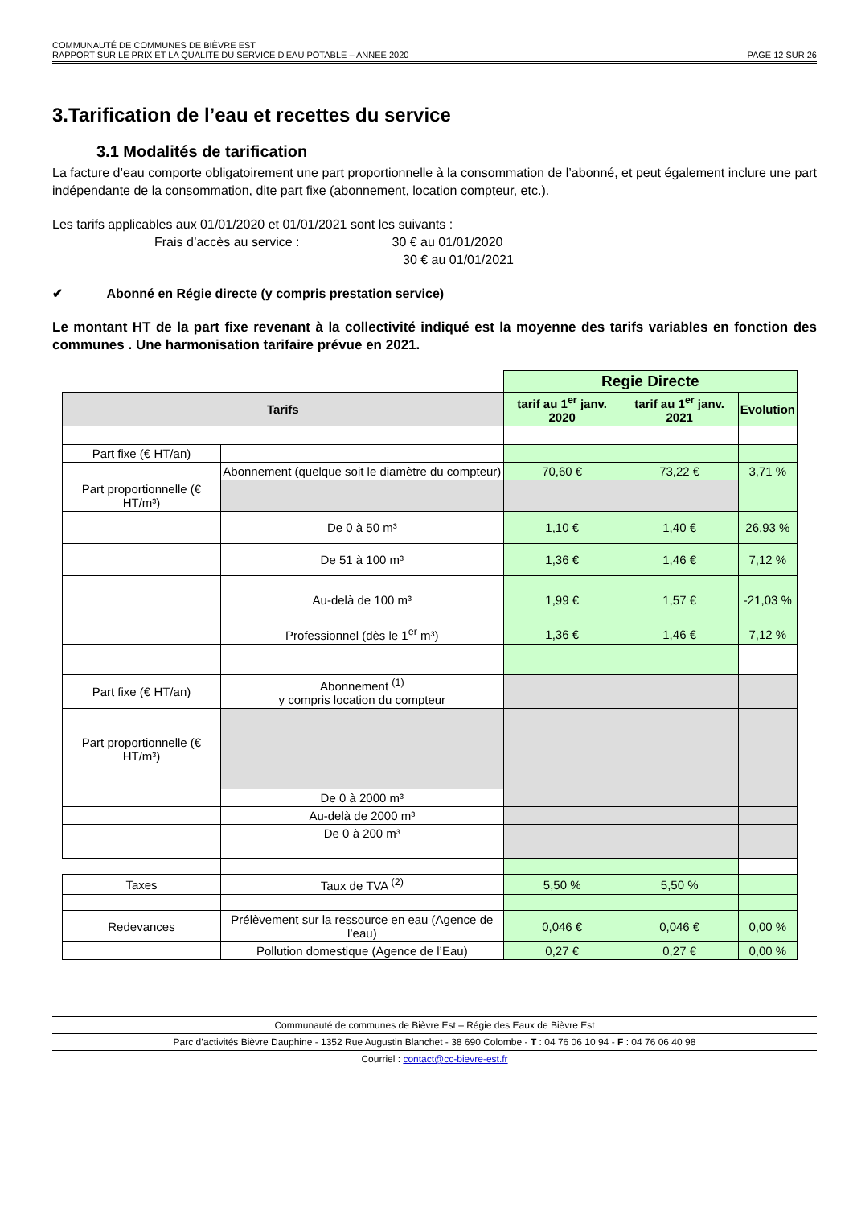COMMUNAUTÉ DE COMMUNES DE BIÈVRE EST
RAPPORT SUR LE PRIX ET LA QUALITE DU SERVICE D’EAU POTABLE – ANNEE 2020 PAGE 12 SUR 26
3.Tarification de l’eau et recettes du service
3.1 Modalités de tarification
La facture d’eau comporte obligatoirement une part proportionnelle à la consommation de l’abonné, et peut également inclure une part indépendante de la consommation, dite part fixe (abonnement, location compteur, etc.).
Les tarifs applicables aux 01/01/2020 et 01/01/2021 sont les suivants :
Frais d’accès au service : 30 € au 01/01/2020
30 € au 01/01/2021
✔ Abonné en Régie directe (y compris prestation service)
Le montant HT de la part fixe revenant à la collectivité indiqué est la moyenne des tarifs variables en fonction des communes . Une harmonisation tarifaire prévue en 2021.
| | | Regie Directe | | |
| Tarifs | | tarif au 1<sup>er</sup> janv. 2020 | tarif au 1<sup>er</sup> janv. 2021 | Evolution |
| Part fixe (€ HT/an) | | | | |
| | Abonnement (quelque soit le diamètre du compteur) | 70,60 € | 73,22 € | 3,71 % |
| Part proportionnelle (€ HT/m³) | | | | |
| | De 0 à 50 m³ | 1,10 € | 1,40 € | 26,93 % |
| | De 51 à 100 m³ | 1,36 € | 1,46 € | 7,12 % |
| | Au-delà de 100 m³ | 1,99 € | 1,57 € | -21,03 % |
| | Professionnel (dès le 1<sup>er</sup> m³) | 1,36 € | 1,46 € | 7,12 % |
| Part fixe (€ HT/an) | Abonnement <sup>(1)</sup> y compris location du compteur | | | |
| Part proportionnelle (€ HT/m³) | | | | |
| | De 0 à 2000 m³ | | | |
| | Au-delà de 2000 m³ | | | |
| | De 0 à 200 m³ | | | |
| Taxes | Taux de TVA <sup>(2)</sup> | 5,50 % | 5,50 % | |
| Redevances | Prélèvement sur la ressource en eau (Agence de l’eau) | 0,046 € | 0,046 € | 0,00 % |
| | Pollution domestique (Agence de l’Eau) | 0,27 € | 0,27 € | 0,00 % |
Communauté de communes de Bièvre Est – Régie des Eaux de Bièvre Est
Parc d’activités Bièvre Dauphine - 1352 Rue Augustin Blanchet - 38 690 Colombe - T : 04 76 06 10 94 - F : 04 76 06 40 98
Courriel : contact@cc-bievre-est.fr